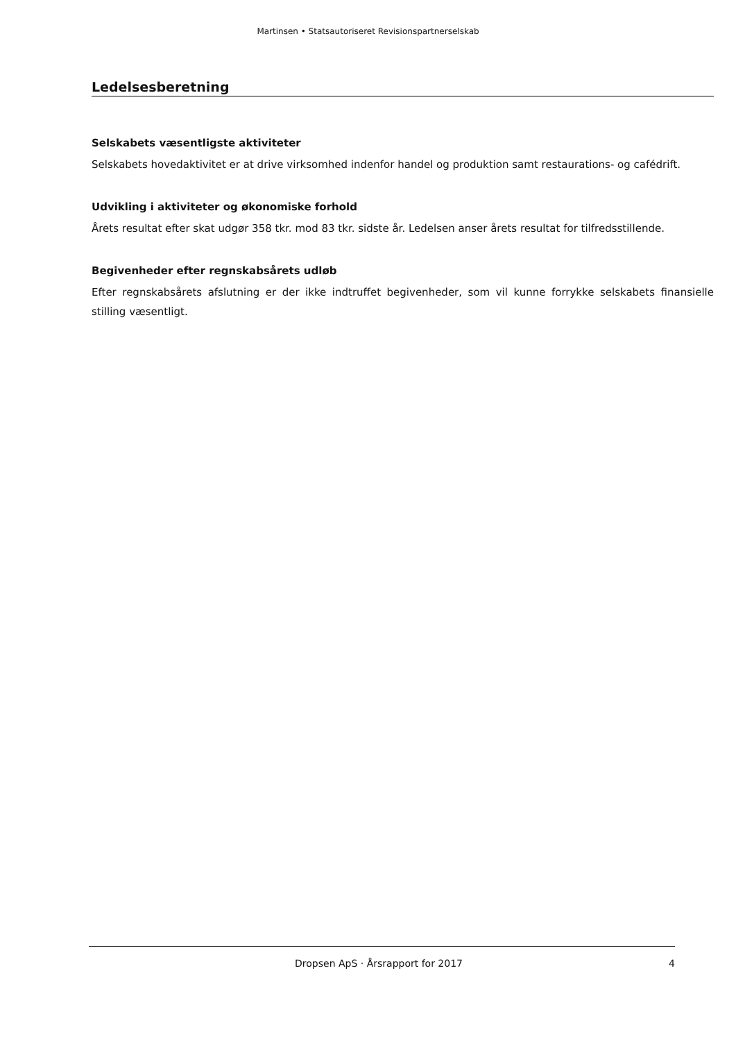Martinsen • Statsautoriseret Revisionspartnerselskab
Ledelsesberetning
Selskabets væsentligste aktiviteter
Selskabets hovedaktivitet er at drive virksomhed indenfor handel og produktion samt restaurations- og cafédrift.
Udvikling i aktiviteter og økonomiske forhold
Årets resultat efter skat udgør 358 tkr. mod 83 tkr. sidste år. Ledelsen anser årets resultat for tilfredsstillende.
Begivenheder efter regnskabsårets udløb
Efter regnskabsårets afslutning er der ikke indtruffet begivenheder, som vil kunne forrykke selskabets finansielle stilling væsentligt.
Dropsen ApS · Årsrapport for 2017 4